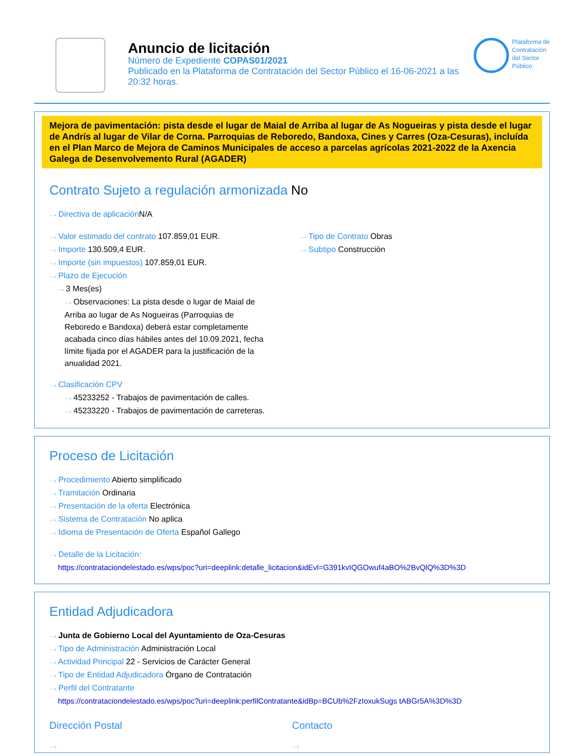Anuncio de licitación
Número de Expediente COPAS01/2021
Publicado en la Plataforma de Contratación del Sector Público el 16-06-2021 a las 20:32 horas.
Plataforma de
Contratación
del Sector
Público
Mejora de pavimentación: pista desde el lugar de Maial de Arriba al lugar de As Nogueiras y pista desde el lugar de Andrís al lugar de Vilar de Corna. Parroquias de Reboredo, Bandoxa, Cines y Carres (Oza-Cesuras), incluída en el Plan Marco de Mejora de Caminos Municipales de acceso a parcelas agrícolas 2021-2022 de la Axencia Galega de Desenvolvemento Rural (AGADER)
Contrato Sujeto a regulación armonizada No
···› Directiva de aplicación N/A
···› Valor estimado del contrato 107.859,01 EUR.
···› Importe 130.509,4 EUR.
···› Importe (sin impuestos) 107.859,01 EUR.
···› Plazo de Ejecución
···› 3 Mes(es)
···› Observaciones: La pista desde o lugar de Maial de Arriba ao lugar de As Nogueiras (Parroquias de Reboredo e Bandoxa) deberá estar completamente acabada cinco días hábiles antes del 10.09.2021, fecha límite fijada por el AGADER para la justificación de la anualidad 2021.
···› Clasificación CPV
···› 45233252 - Trabajos de pavimentación de calles.
···› 45233220 - Trabajos de pavimentación de carreteras.
···› Tipo de Contrato Obras
···› Subtipo Construcción
Proceso de Licitación
···› Procedimiento Abierto simplificado
···› Tramitación Ordinaria
···› Presentación de la oferta Electrónica
···› Sistema de Contratación No aplica
···› Idioma de Presentación de Oferta Español Gallego
···› Detalle de la Licitación:
https://contrataciondelestado.es/wps/poc?uri=deeplink:detalle_licitacion&idEvl=G391kvIQGOwuf4aBO%2BvQlQ%3D%3D
Entidad Adjudicadora
···› Junta de Gobierno Local del Ayuntamiento de Oza-Cesuras
···› Tipo de Administración Administración Local
···› Actividad Principal 22 - Servicios de Carácter General
···› Tipo de Entidad Adjudicadora Órgano de Contratación
···› Perfil del Contratante
https://contrataciondelestado.es/wps/poc?uri=deeplink:perfilContratante&idBp=BCUb%2FzIoxukSugs tABGr5A%3D%3D
Dirección Postal
···›
Contacto
···›